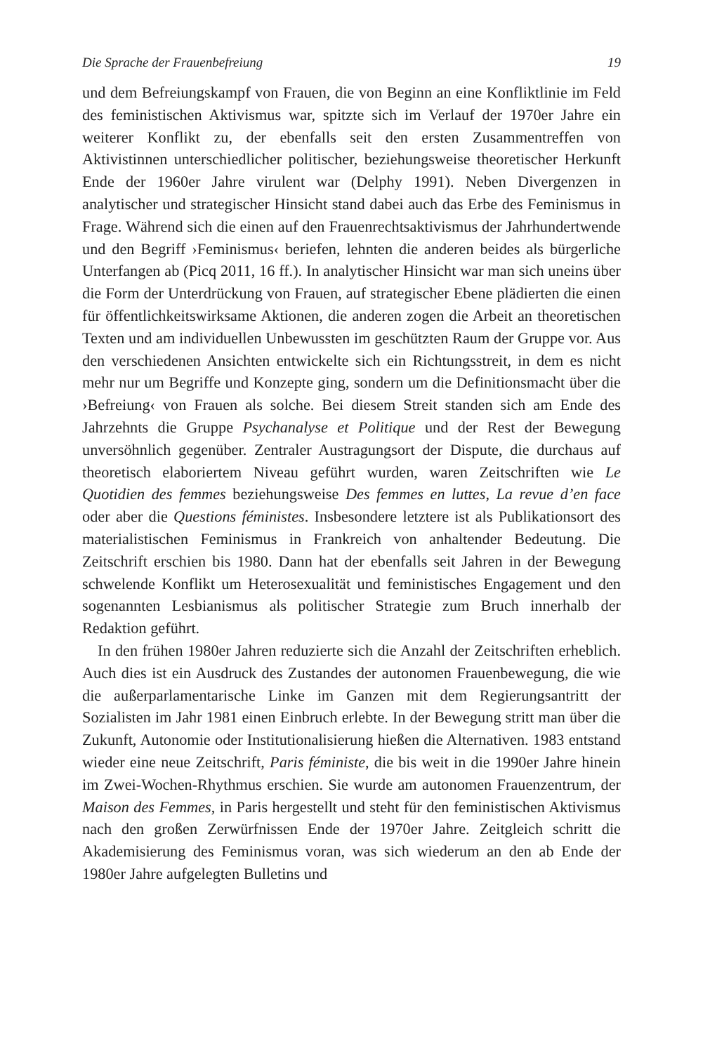Die Sprache der Frauenbefreiung 19
und dem Befreiungskampf von Frauen, die von Beginn an eine Konfliktlinie im Feld des feministischen Aktivismus war, spitzte sich im Verlauf der 1970er Jahre ein weiterer Konflikt zu, der ebenfalls seit den ersten Zusammentreffen von Aktivistinnen unterschiedlicher politischer, beziehungsweise theoretischer Herkunft Ende der 1960er Jahre virulent war (Delphy 1991). Neben Divergenzen in analytischer und strategischer Hinsicht stand dabei auch das Erbe des Feminismus in Frage. Während sich die einen auf den Frauenrechtsaktivismus der Jahrhundertwende und den Begriff ›Feminismus‹ beriefen, lehnten die anderen beides als bürgerliche Unterfangen ab (Picq 2011, 16 ff.). In analytischer Hinsicht war man sich uneins über die Form der Unterdrückung von Frauen, auf strategischer Ebene plädierten die einen für öffentlichkeitswirksame Aktionen, die anderen zogen die Arbeit an theoretischen Texten und am individuellen Unbewussten im geschützten Raum der Gruppe vor. Aus den verschiedenen Ansichten entwickelte sich ein Richtungsstreit, in dem es nicht mehr nur um Begriffe und Konzepte ging, sondern um die Definitionsmacht über die ›Befreiung‹ von Frauen als solche. Bei diesem Streit standen sich am Ende des Jahrzehnts die Gruppe Psychanalyse et Politique und der Rest der Bewegung unversöhnlich gegenüber. Zentraler Austragungsort der Dispute, die durchaus auf theoretisch elaboriertem Niveau geführt wurden, waren Zeitschriften wie Le Quotidien des femmes beziehungsweise Des femmes en luttes, La revue d’en face oder aber die Questions féministes. Insbesondere letztere ist als Publikationsort des materialistischen Feminismus in Frankreich von anhaltender Bedeutung. Die Zeitschrift erschien bis 1980. Dann hat der ebenfalls seit Jahren in der Bewegung schwelende Konflikt um Heterosexualität und feministisches Engagement und den sogenannten Lesbianismus als politischer Strategie zum Bruch innerhalb der Redaktion geführt.
In den frühen 1980er Jahren reduzierte sich die Anzahl der Zeitschriften erheblich. Auch dies ist ein Ausdruck des Zustandes der autonomen Frauenbewegung, die wie die außerparlamentarische Linke im Ganzen mit dem Regierungsantritt der Sozialisten im Jahr 1981 einen Einbruch erlebte. In der Bewegung stritt man über die Zukunft, Autonomie oder Institutionalisierung hießen die Alternativen. 1983 entstand wieder eine neue Zeitschrift, Paris féministe, die bis weit in die 1990er Jahre hinein im Zwei-Wochen-Rhythmus erschien. Sie wurde am autonomen Frauenzentrum, der Maison des Femmes, in Paris hergestellt und steht für den feministischen Aktivismus nach den großen Zerwürfnissen Ende der 1970er Jahre. Zeitgleich schritt die Akademisierung des Feminismus voran, was sich wiederum an den ab Ende der 1980er Jahre aufgelegten Bulletins und